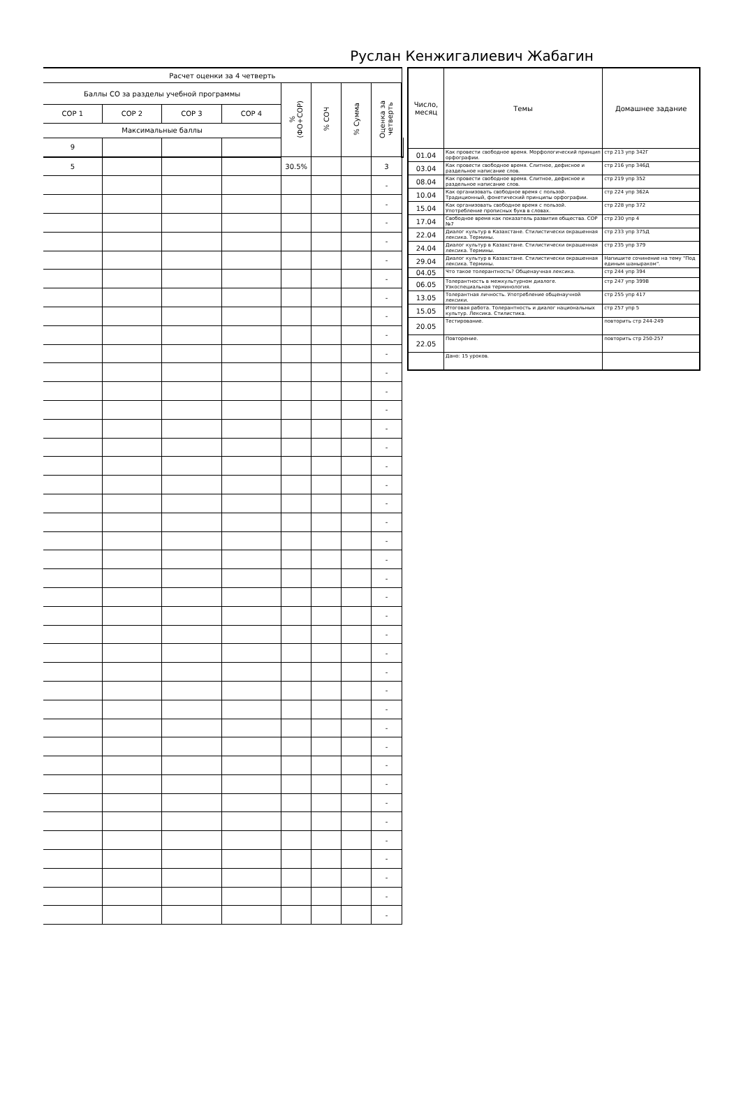Руслан Кенжигалиевич Жабагин
| Расчет оценки за 4 четверть | | | | | | | | |
| --- | --- | --- | --- | --- | --- | --- | --- | --- |
| Баллы СО за разделы учебной программы | | | | % (ФО+СОР) | % СОЧ | % Сумма | Оценка за четверть | |
| СОР 1 | СОР 2 | СОР 3 | СОР 4 | | | | | |
| Максимальные баллы | | | | | | | | |
| 9 | | | | | | | | |
| 5 | | | | 30.5% | | | 3 | |
| | | | | | | | - | |
| | | | | | | | - | |
| | | | | | | | - | |
| | | | | | | | - | |
| | | | | | | | - | |
| | | | | | | | - | |
| | | | | | | | - | |
| | | | | | | | - | |
| | | | | | | | - | |
| | | | | | | | - | |
| | | | | | | | - | |
| | | | | | | | - | |
| | | | | | | | - | |
| | | | | | | | - | |
| | | | | | | | - | |
| | | | | | | | - | |
| | | | | | | | - | |
| | | | | | | | - | |
| | | | | | | | - | |
| | | | | | | | - | |
| | | | | | | | - | |
| | | | | | | | - | |
| | | | | | | | - | |
| | | | | | | | - | |
| | | | | | | | - | |
| | | | | | | | - | |
| | | | | | | | - | |
| | | | | | | | - | |
| | | | | | | | - | |
| | | | | | | | - | |
| | | | | | | | - | |
| | | | | | | | - | |
| | | | | | | | - | |
| | | | | | | | - | |
| | | | | | | | - | |
| | | | | | | | - | |
| | | | | | | | - | |
| | | | | | | | - | |
| | | | | | | | - | |
| | | | | | | | - | |
| Число, месяц | Темы | Домашнее задание |
| --- | --- | --- |
| 01.04 | Как провести свободное время. Морфологический принцип орфографии. | стр 213 упр 342Г |
| 03.04 | Как провести свободное время. Слитное, дефисное и раздельное написание слов. | стр 216 упр 346Д |
| 08.04 | Как провести свободное время. Слитное, дефисное и раздельное написание слов. | стр 219 упр 352 |
| 10.04 | Как организовать свободное время с пользой. Традиционный, фонетический принципы орфографии. | стр 224 упр 362А |
| 15.04 | Как организовать свободное время с пользой. Употребление прописных букв в словах. | стр 228 упр 372 |
| 17.04 | Свободное время как показатель развития общества. СОР №7 | стр 230 упр 4 |
| 22.04 | Диалог культур в Казахстане. Стилистически окрашенная лексика. Термины. | стр 233 упр 375Д |
| 24.04 | Диалог культур в Казахстане. Стилистически окрашенная лексика. Термины. | стр 235 упр 379 |
| 29.04 | Диалог культур в Казахстане. Стилистически окрашенная лексика. Термины. | Напишите сочинение на тему "Под единым шаныраком". |
| 04.05 | Что такое толерантность? Общенаучная лексика. | стр 244 упр 394 |
| 06.05 | Толерантность в межкультурном диалоге. Узкоспециальная терминология. | стр 247 упр 399В |
| 13.05 | Толерантная личность. Употребление общенаучной лексики. | стр 255 упр 417 |
| 15.05 | Итоговая работа. Толерантность и диалог национальных культур. Лексика. Стилистика. | стр 257 упр 5 |
| 20.05 | Тестирование. | повторить стр 244-249 |
| 22.05 | Повторение. | повторить стр 250-257 |
| | Дано: 15 уроков. | |